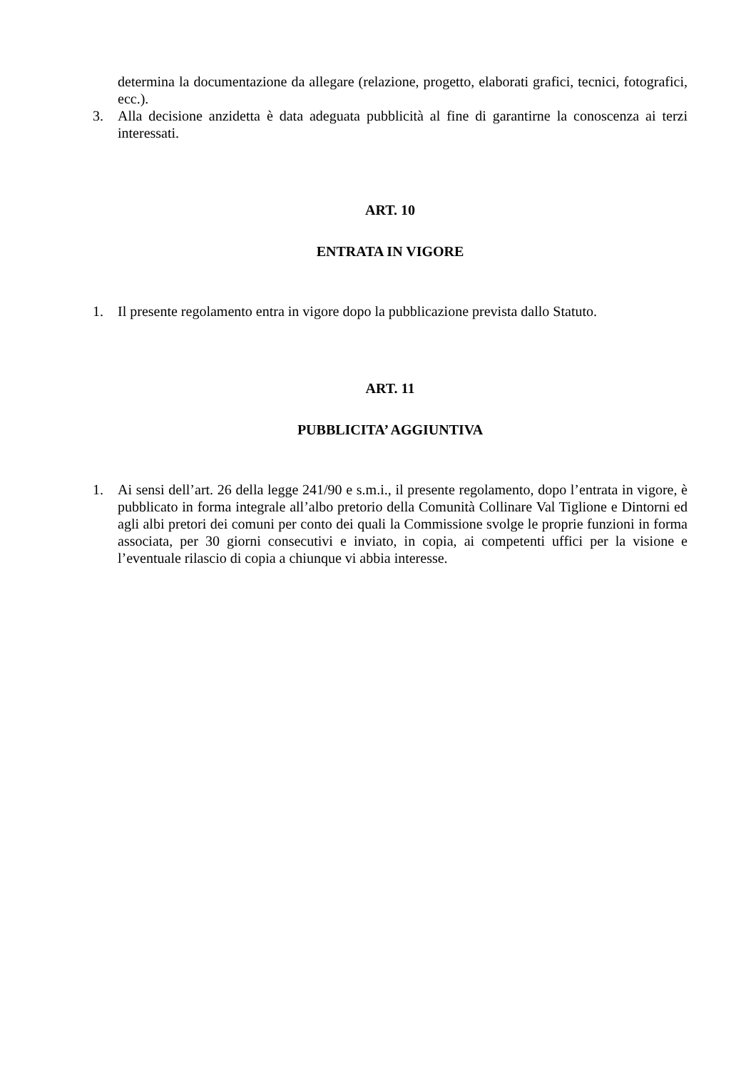determina la documentazione da allegare (relazione, progetto, elaborati grafici, tecnici, fotografici, ecc.).
3. Alla decisione anzidetta è data adeguata pubblicità al fine di garantirne la conoscenza ai terzi interessati.
ART. 10
ENTRATA IN VIGORE
1. Il presente regolamento entra in vigore dopo la pubblicazione prevista dallo Statuto.
ART. 11
PUBBLICITA’ AGGIUNTIVA
1. Ai sensi dell’art. 26 della legge 241/90 e s.m.i., il presente regolamento, dopo l’entrata in vigore, è pubblicato in forma integrale all’albo pretorio della Comunità Collinare Val Tiglione e Dintorni ed agli albi pretori dei comuni per conto dei quali la Commissione svolge le proprie funzioni in forma associata, per 30 giorni consecutivi e inviato, in copia, ai competenti uffici per la visione e l’eventuale rilascio di copia a chiunque vi abbia interesse.